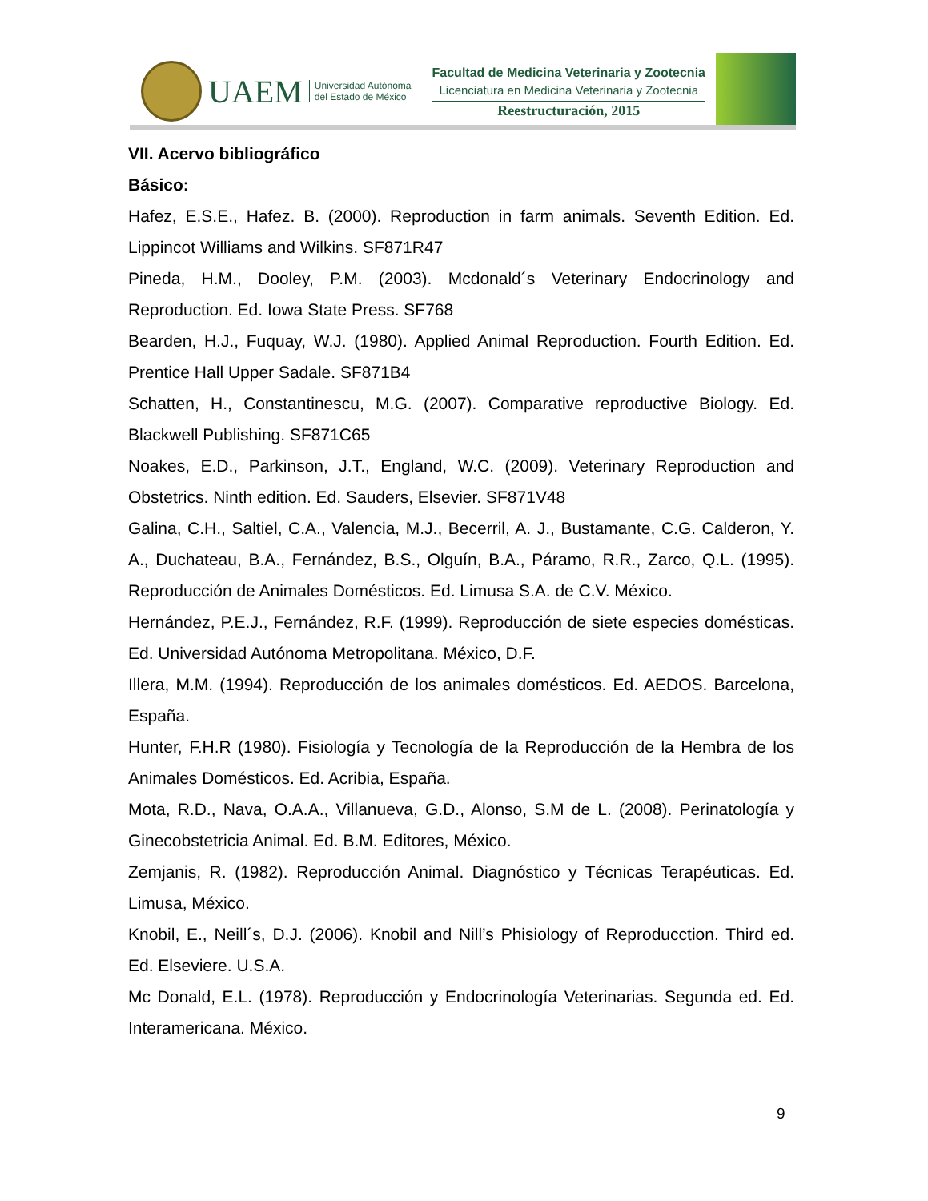UAEM
Universidad Autónoma
del Estado de México
Facultad de Medicina Veterinaria y Zootecnia
Licenciatura en Medicina Veterinaria y Zootecnia
Reestructuración, 2015
VII. Acervo bibliográfico
Básico:
Hafez, E.S.E., Hafez. B. (2000). Reproduction in farm animals. Seventh Edition. Ed. Lippincot Williams and Wilkins. SF871R47
Pineda, H.M., Dooley, P.M. (2003). Mcdonald´s Veterinary Endocrinology and Reproduction. Ed. Iowa State Press. SF768
Bearden, H.J., Fuquay, W.J. (1980). Applied Animal Reproduction. Fourth Edition. Ed. Prentice Hall Upper Sadale. SF871B4
Schatten, H., Constantinescu, M.G. (2007). Comparative reproductive Biology. Ed. Blackwell Publishing. SF871C65
Noakes, E.D., Parkinson, J.T., England, W.C. (2009). Veterinary Reproduction and Obstetrics. Ninth edition. Ed. Sauders, Elsevier. SF871V48
Galina, C.H., Saltiel, C.A., Valencia, M.J., Becerril, A. J., Bustamante, C.G. Calderon, Y. A., Duchateau, B.A., Fernández, B.S., Olguín, B.A., Páramo, R.R., Zarco, Q.L. (1995). Reproducción de Animales Domésticos. Ed. Limusa S.A. de C.V. México.
Hernández, P.E.J., Fernández, R.F. (1999). Reproducción de siete especies domésticas. Ed. Universidad Autónoma Metropolitana. México, D.F.
Illera, M.M. (1994). Reproducción de los animales domésticos. Ed. AEDOS. Barcelona, España.
Hunter, F.H.R (1980). Fisiología y Tecnología de la Reproducción de la Hembra de los Animales Domésticos. Ed. Acribia, España.
Mota, R.D., Nava, O.A.A., Villanueva, G.D., Alonso, S.M de L. (2008). Perinatología y Ginecobstetricia Animal. Ed. B.M. Editores, México.
Zemjanis, R. (1982). Reproducción Animal. Diagnóstico y Técnicas Terapéuticas. Ed. Limusa, México.
Knobil, E., Neill´s, D.J. (2006). Knobil and Nill’s Phisiology of Reproducction. Third ed. Ed. Elseviere. U.S.A.
Mc Donald, E.L. (1978). Reproducción y Endocrinología Veterinarias. Segunda ed. Ed. Interamericana. México.
9